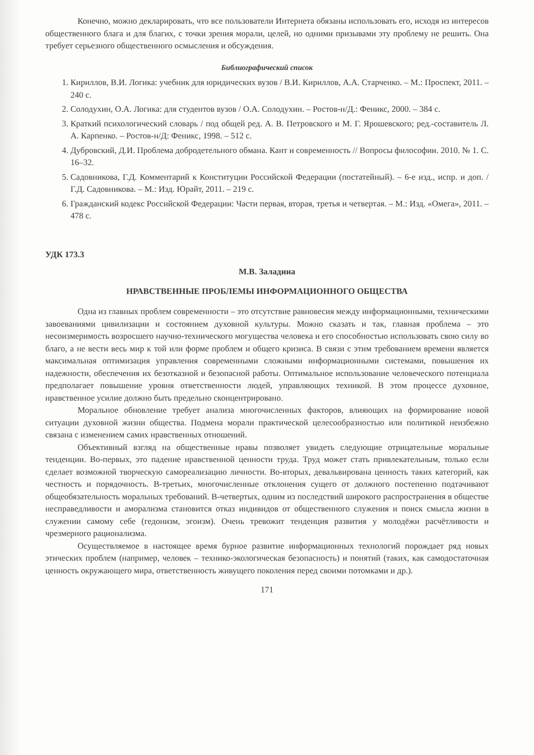Конечно, можно декларировать, что все пользователи Интернета обязаны использовать его, исходя из интересов общественного блага и для благих, с точки зрения морали, целей, но одними призывами эту проблему не решить. Она требует серьезного общественного осмысления и обсуждения.
Библиографический список
1. Кириллов, В.И. Логика: учебник для юридических вузов / В.И. Кириллов, А.А. Старченко. – М.: Проспект, 2011. – 240 с.
2. Солодухин, О.А. Логика: для студентов вузов / О.А. Солодухин. – Ростов-н/Д.: Феникс, 2000. – 384 с.
3. Краткий психологический словарь / под общей ред. А. В. Петровского и М. Г. Ярошевского; ред.-составитель Л. А. Карпенко. – Ростов-н/Д: Феникс, 1998. – 512 с.
4. Дубровский, Д.И. Проблема добродетельного обмана. Кант и современность // Вопросы философии. 2010. № 1. С. 16–32.
5. Садовникова, Г.Д. Комментарий к Конституции Российской Федерации (постатейный). – 6-е изд., испр. и доп. / Г.Д. Садовникова. – М.: Изд. Юрайт, 2011. – 219 с.
6. Гражданский кодекс Российской Федерации: Части первая, вторая, третья и четвертая. – М.: Изд. «Омега», 2011. – 478 с.
УДК 173.3
М.В. Заладина
НРАВСТВЕННЫЕ ПРОБЛЕМЫ ИНФОРМАЦИОННОГО ОБЩЕСТВА
Одна из главных проблем современности – это отсутствие равновесия между информационными, техническими завоеваниями цивилизации и состоянием духовной культуры. Можно сказать и так, главная проблема – это несоизмеримость возросшего научно-технического могущества человека и его способностью использовать свою силу во благо, а не вести весь мир к той или форме проблем и общего кризиса. В связи с этим требованием времени является максимальная оптимизация управления современными сложными информационными системами, повышения их надежности, обеспечения их безотказной и безопасной работы. Оптимальное использование человеческого потенциала предполагает повышение уровня ответственности людей, управляющих техникой. В этом процессе духовное, нравственное усилие должно быть предельно сконцентрировано.
Моральное обновление требует анализа многочисленных факторов, влияющих на формирование новой ситуации духовной жизни общества. Подмена морали практической целесообразностью или политикой неизбежно связана с изменением самих нравственных отношений.
Объективный взгляд на общественные нравы позволяет увидеть следующие отрицательные моральные тенденции. Во-первых, это падение нравственной ценности труда. Труд может стать привлекательным, только если сделает возможной творческую самореализацию личности. Во-вторых, девальвирована ценность таких категорий, как честность и порядочность. В-третьих, многочисленные отклонения сущего от должного постепенно подтачивают общеобязательность моральных требований. В-четвертых, одним из последствий широкого распространения в обществе несправедливости и аморализма становится отказ индивидов от общественного служения и поиск смысла жизни в служении самому себе (гедонизм, эгоизм). Очень тревожит тенденция развития у молодёжи расчётливости и чрезмерного рационализма.
Осуществляемое в настоящее время бурное развитие информационных технологий порождает ряд новых этических проблем (например, человек – технико-экологическая безопасность) и понятий (таких, как самодостаточная ценность окружающего мира, ответственность живущего поколения перед своими потомками и др.).
171